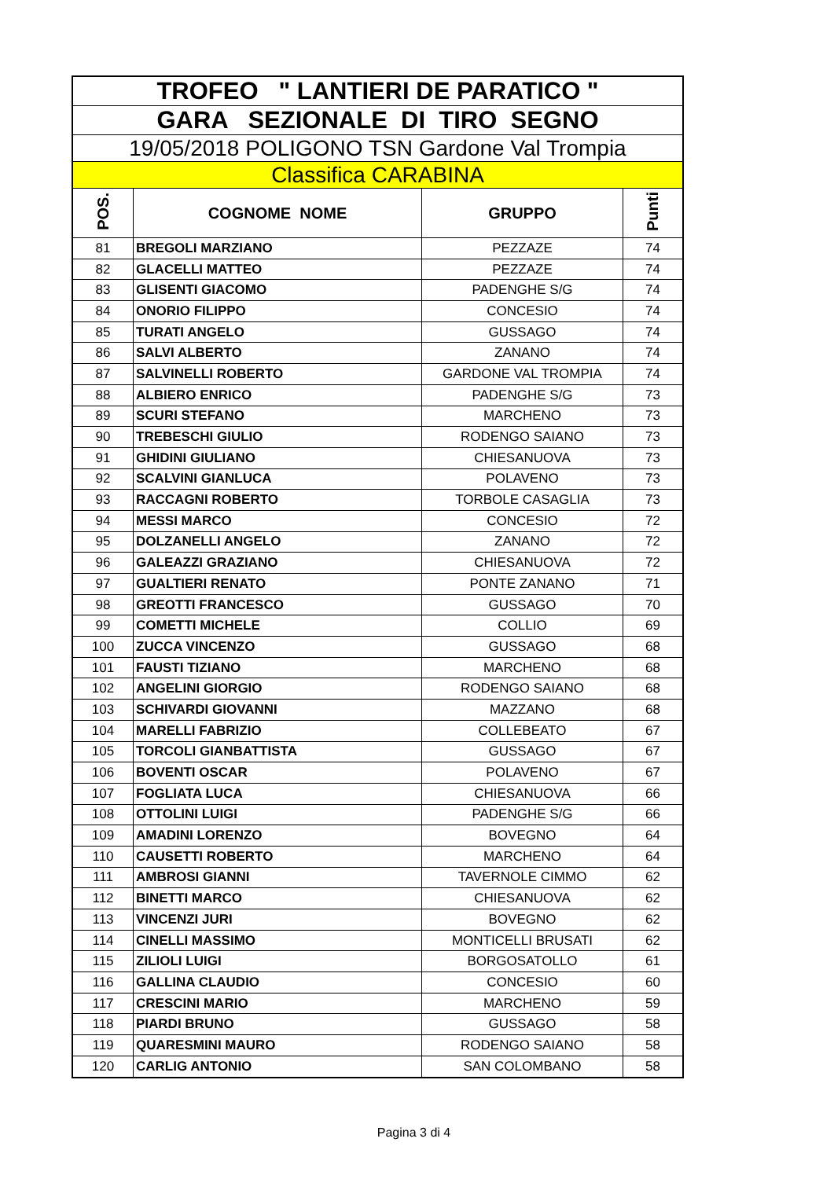| TROFEO " LANTIERI DE PARATICO " | | | |
| GARA SEZIONALE DI TIRO SEGNO | | | |
| 19/05/2018 POLIGONO TSN Gardone Val Trompia | | | |
| Classifica CARABINA | | | |
| POS. | COGNOME NOME | GRUPPO | Punti |
| 81 | BREGOLI MARZIANO | PEZZAZE | 74 |
| 82 | GLACELLI MATTEO | PEZZAZE | 74 |
| 83 | GLISENTI GIACOMO | PADENGHE S/G | 74 |
| 84 | ONORIO FILIPPO | CONCESIO | 74 |
| 85 | TURATI ANGELO | GUSSAGO | 74 |
| 86 | SALVI ALBERTO | ZANANO | 74 |
| 87 | SALVINELLI ROBERTO | GARDONE VAL TROMPIA | 74 |
| 88 | ALBIERO ENRICO | PADENGHE S/G | 73 |
| 89 | SCURI STEFANO | MARCHENO | 73 |
| 90 | TREBESCHI GIULIO | RODENGO SAIANO | 73 |
| 91 | GHIDINI GIULIANO | CHIESANUOVA | 73 |
| 92 | SCALVINI GIANLUCA | POLAVENO | 73 |
| 93 | RACCAGNI ROBERTO | TORBOLE CASAGLIA | 73 |
| 94 | MESSI MARCO | CONCESIO | 72 |
| 95 | DOLZANELLI ANGELO | ZANANO | 72 |
| 96 | GALEAZZI GRAZIANO | CHIESANUOVA | 72 |
| 97 | GUALTIERI RENATO | PONTE ZANANO | 71 |
| 98 | GREOTTI FRANCESCO | GUSSAGO | 70 |
| 99 | COMETTI MICHELE | COLLIO | 69 |
| 100 | ZUCCA VINCENZO | GUSSAGO | 68 |
| 101 | FAUSTI TIZIANO | MARCHENO | 68 |
| 102 | ANGELINI GIORGIO | RODENGO SAIANO | 68 |
| 103 | SCHIVARDI GIOVANNI | MAZZANO | 68 |
| 104 | MARELLI FABRIZIO | COLLEBEATO | 67 |
| 105 | TORCOLI GIANBATTISTA | GUSSAGO | 67 |
| 106 | BOVENTI OSCAR | POLAVENO | 67 |
| 107 | FOGLIATA LUCA | CHIESANUOVA | 66 |
| 108 | OTTOLINI LUIGI | PADENGHE S/G | 66 |
| 109 | AMADINI LORENZO | BOVEGNO | 64 |
| 110 | CAUSETTI ROBERTO | MARCHENO | 64 |
| 111 | AMBROSI GIANNI | TAVERNOLE CIMMO | 62 |
| 112 | BINETTI MARCO | CHIESANUOVA | 62 |
| 113 | VINCENZI JURI | BOVEGNO | 62 |
| 114 | CINELLI MASSIMO | MONTICELLI BRUSATI | 62 |
| 115 | ZILIOLI LUIGI | BORGOSATOLLO | 61 |
| 116 | GALLINA CLAUDIO | CONCESIO | 60 |
| 117 | CRESCINI MARIO | MARCHENO | 59 |
| 118 | PIARDI BRUNO | GUSSAGO | 58 |
| 119 | QUARESMINI MAURO | RODENGO SAIANO | 58 |
| 120 | CARLIG ANTONIO | SAN COLOMBANO | 58 |
Pagina 3 di 4